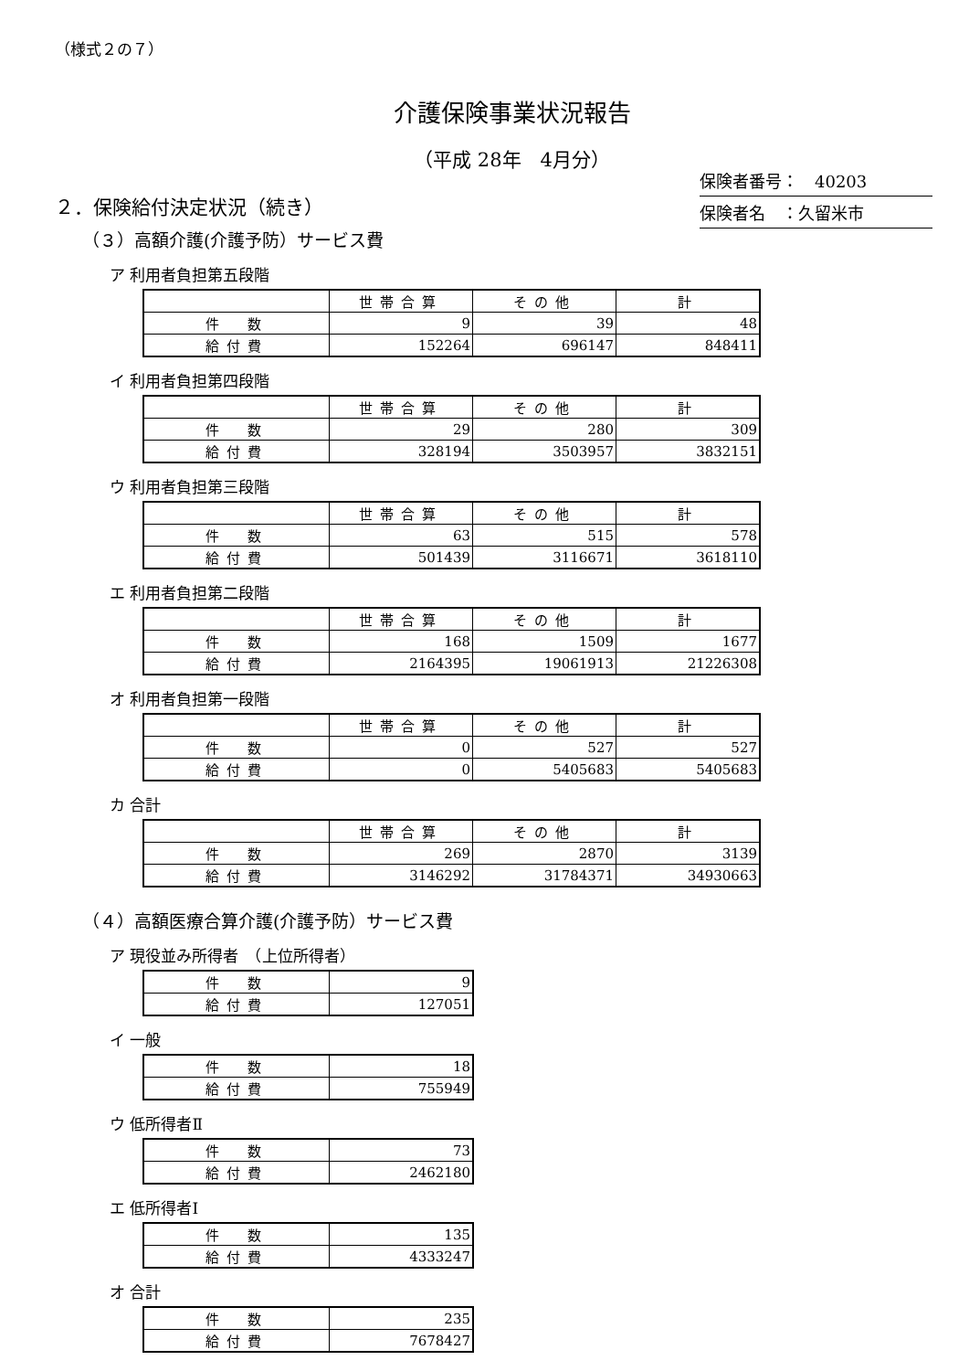（様式２の７）
介護保険事業状況報告
（平成 28年　4月分）
保険者番号：　40203
保険者名　：久留米市
２．保険給付決定状況（続き）
（３）高額介護(介護予防）サービス費
ア 利用者負担第五段階
| | 世帯合算 | その他 | 計 |
| 件 数 | 9 | 39 | 48 |
| 給付費 | 152264 | 696147 | 848411 |
イ 利用者負担第四段階
| | 世帯合算 | その他 | 計 |
| 件 数 | 29 | 280 | 309 |
| 給付費 | 328194 | 3503957 | 3832151 |
ウ 利用者負担第三段階
| | 世帯合算 | その他 | 計 |
| 件 数 | 63 | 515 | 578 |
| 給付費 | 501439 | 3116671 | 3618110 |
エ 利用者負担第二段階
| | 世帯合算 | その他 | 計 |
| 件 数 | 168 | 1509 | 1677 |
| 給付費 | 2164395 | 19061913 | 21226308 |
オ 利用者負担第一段階
| | 世帯合算 | その他 | 計 |
| 件 数 | 0 | 527 | 527 |
| 給付費 | 0 | 5405683 | 5405683 |
カ 合計
| | 世帯合算 | その他 | 計 |
| 件 数 | 269 | 2870 | 3139 |
| 給付費 | 3146292 | 31784371 | 34930663 |
（４）高額医療合算介護(介護予防）サービス費
ア 現役並み所得者　（上位所得者）
| 件 数 | 9 |
| 給付費 | 127051 |
イ 一般
| 件 数 | 18 |
| 給付費 | 755949 |
ウ 低所得者Ⅱ
| 件 数 | 73 |
| 給付費 | 2462180 |
エ 低所得者Ⅰ
| 件 数 | 135 |
| 給付費 | 4333247 |
オ 合計
| 件 数 | 235 |
| 給付費 | 7678427 |